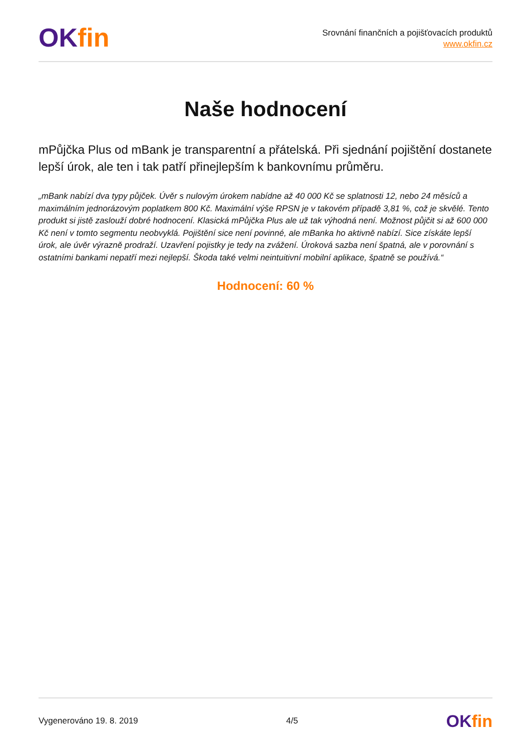OK fin
Srovnání finančních a pojišťovacích produktů
www.okfin.cz
Naše hodnocení
mPůjčka Plus od mBank je transparentní a přátelská. Při sjednání pojištění dostanete lepší úrok, ale ten i tak patří přinejlepším k bankovnímu průměru.
„mBank nabízí dva typy půjček. Úvěr s nulovým úrokem nabídne až 40 000 Kč se splatnosti 12, nebo 24 měsíců a maximálním jednorázovým poplatkem 800 Kč. Maximální výše RPSN je v takovém případě 3,81 %, což je skvělé. Tento produkt si jistě zaslouží dobré hodnocení. Klasická mPůjčka Plus ale už tak výhodná není. Možnost půjčit si až 600 000 Kč není v tomto segmentu neobvyklá. Pojištění sice není povinné, ale mBanka ho aktivně nabízí. Sice získáte lepší úrok, ale úvěr výrazně prodraží. Uzavření pojistky je tedy na zvážení. Úroková sazba není špatná, ale v porovnání s ostatními bankami nepatří mezi nejlepší. Škoda také velmi neintuitivní mobilní aplikace, špatně se používá.“
Hodnocení: 60 %
Vygenerováno 19. 8. 2019 4/5
OK fin